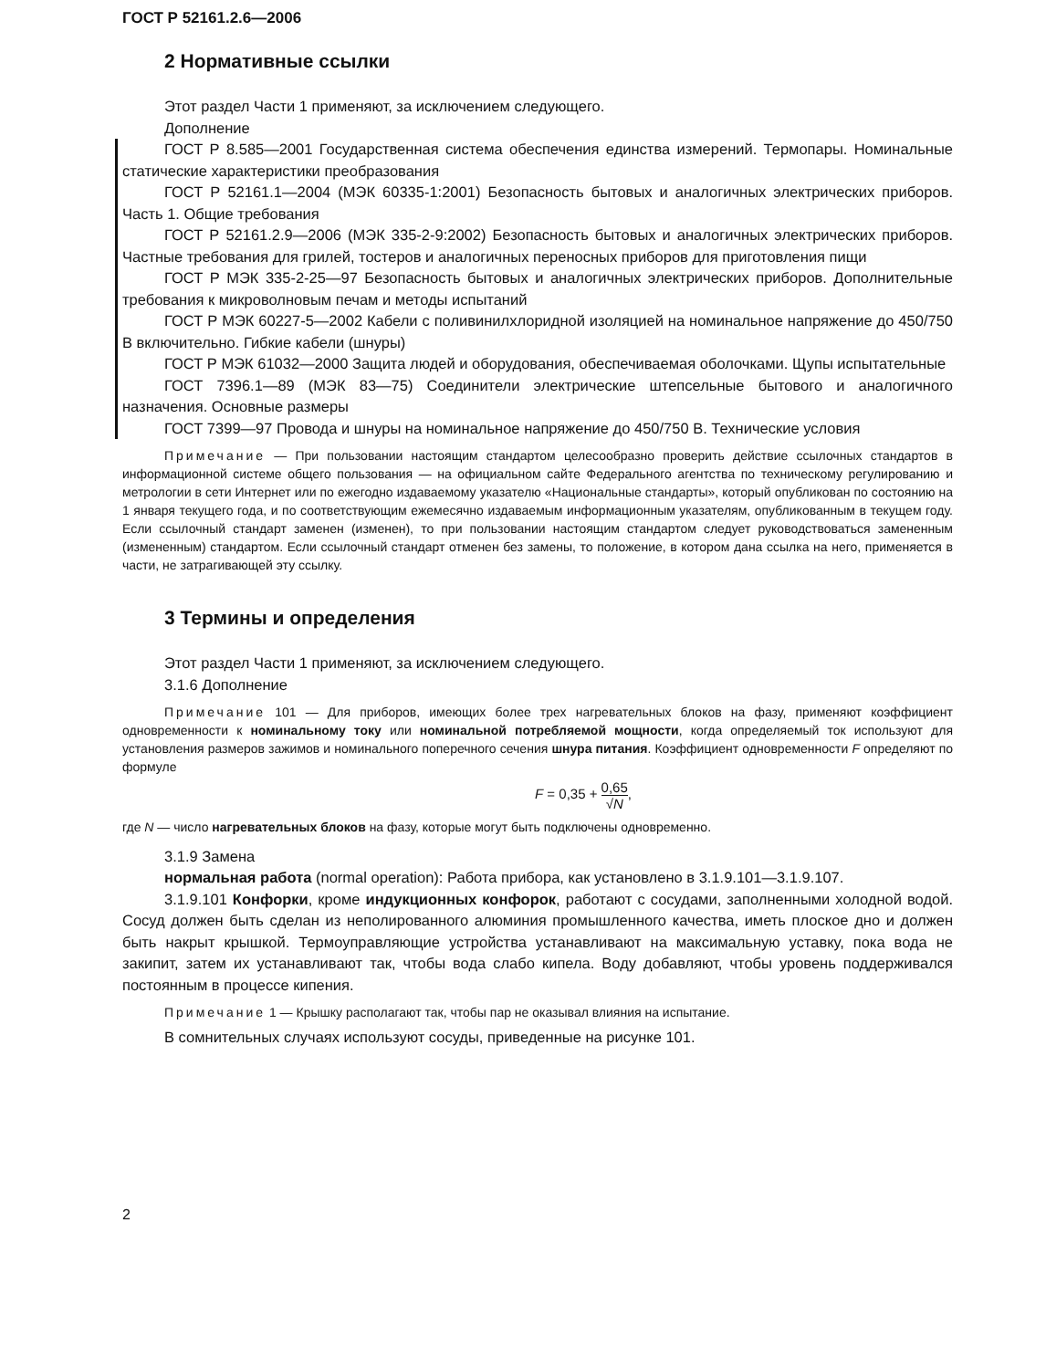ГОСТ Р 52161.2.6—2006
2 Нормативные ссылки
Этот раздел Части 1 применяют, за исключением следующего.
Дополнение
ГОСТ Р 8.585—2001 Государственная система обеспечения единства измерений. Термопары. Номинальные статические характеристики преобразования
ГОСТ Р 52161.1—2004 (МЭК 60335-1:2001) Безопасность бытовых и аналогичных электрических приборов. Часть 1. Общие требования
ГОСТ Р 52161.2.9—2006 (МЭК 335-2-9:2002) Безопасность бытовых и аналогичных электрических приборов. Частные требования для грилей, тостеров и аналогичных переносных приборов для приготовления пищи
ГОСТ Р МЭК 335-2-25—97 Безопасность бытовых и аналогичных электрических приборов. Дополнительные требования к микроволновым печам и методы испытаний
ГОСТ Р МЭК 60227-5—2002 Кабели с поливинилхлоридной изоляцией на номинальное напряжение до 450/750 В включительно. Гибкие кабели (шнуры)
ГОСТ Р МЭК 61032—2000 Защита людей и оборудования, обеспечиваемая оболочками. Щупы испытательные
ГОСТ 7396.1—89 (МЭК 83—75) Соединители электрические штепсельные бытового и аналогичного назначения. Основные размеры
ГОСТ 7399—97 Провода и шнуры на номинальное напряжение до 450/750 В. Технические условия
Примечание — При пользовании настоящим стандартом целесообразно проверить действие ссылочных стандартов в информационной системе общего пользования — на официальном сайте Федерального агентства по техническому регулированию и метрологии в сети Интернет или по ежегодно издаваемому указателю «Национальные стандарты», который опубликован по состоянию на 1 января текущего года, и по соответствующим ежемесячно издаваемым информационным указателям, опубликованным в текущем году. Если ссылочный стандарт заменен (изменен), то при пользовании настоящим стандартом следует руководствоваться замененным (измененным) стандартом. Если ссылочный стандарт отменен без замены, то положение, в котором дана ссылка на него, применяется в части, не затрагивающей эту ссылку.
3 Термины и определения
Этот раздел Части 1 применяют, за исключением следующего.
3.1.6 Дополнение
Примечание 101 — Для приборов, имеющих более трех нагревательных блоков на фазу, применяют коэффициент одновременности к номинальному току или номинальной потребляемой мощности, когда определяемый ток используют для установления размеров зажимов и номинального поперечного сечения шнура питания. Коэффициент одновременности F определяют по формуле
F = 0,35 + 0,65 √N,
где N — число нагревательных блоков на фазу, которые могут быть подключены одновременно.
3.1.9 Замена
нормальная работа (normal operation): Работа прибора, как установлено в 3.1.9.101—3.1.9.107.
3.1.9.101 Конфорки, кроме индукционных конфорок, работают с сосудами, заполненными холодной водой. Сосуд должен быть сделан из неполированного алюминия промышленного качества, иметь плоское дно и должен быть накрыт крышкой. Термоуправляющие устройства устанавливают на максимальную уставку, пока вода не закипит, затем их устанавливают так, чтобы вода слабо кипела. Воду добавляют, чтобы уровень поддерживался постоянным в процессе кипения.
Примечание 1 — Крышку располагают так, чтобы пар не оказывал влияния на испытание.
В сомнительных случаях используют сосуды, приведенные на рисунке 101.
2